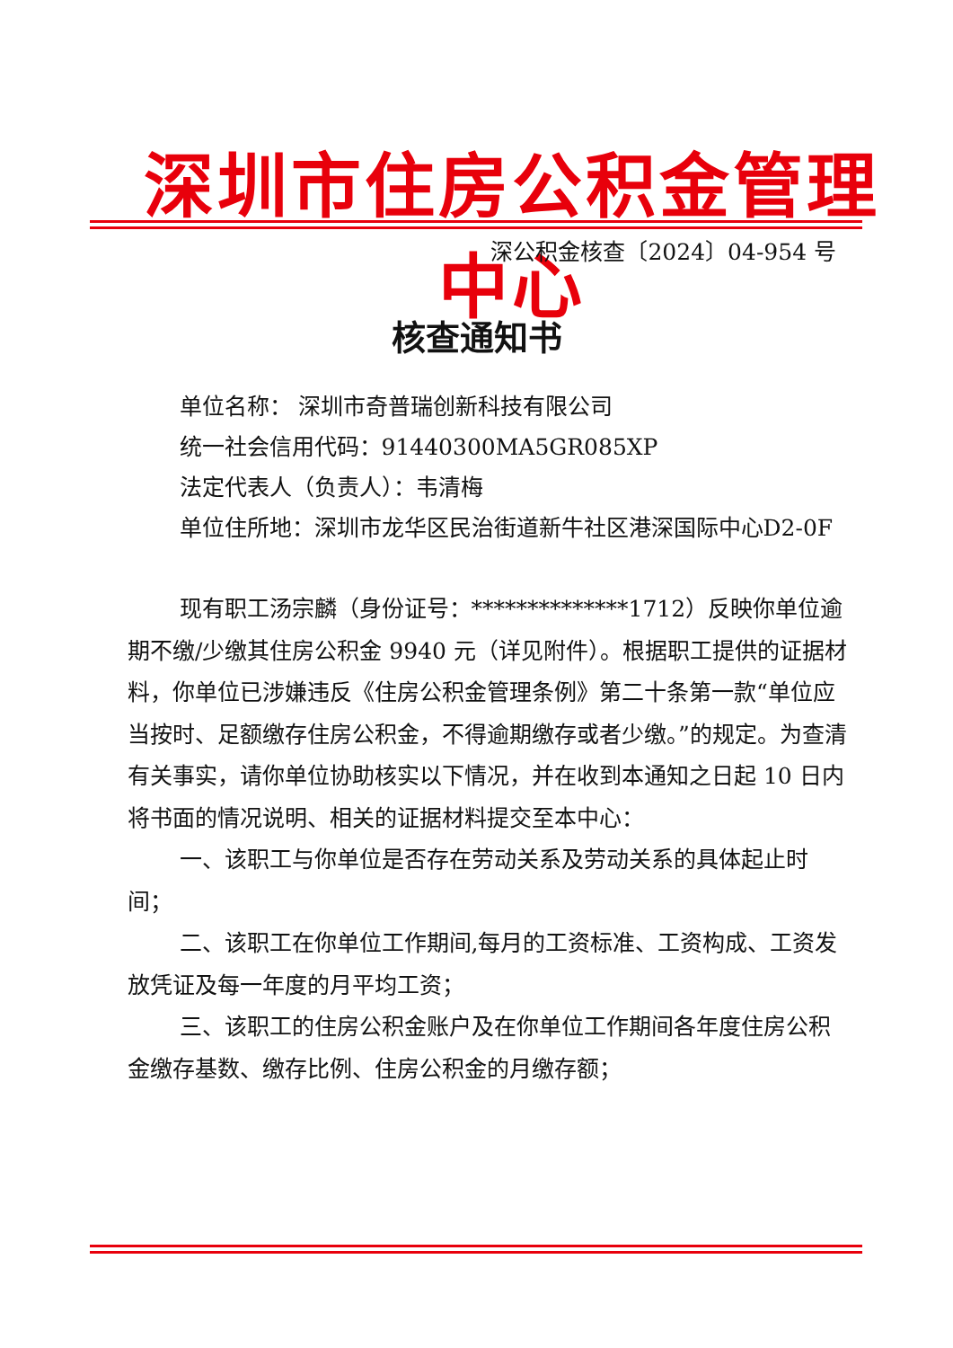深圳市住房公积金管理中心
深公积金核查〔2024〕04-954 号
核查通知书
单位名称： 深圳市奇普瑞创新科技有限公司
统一社会信用代码：91440300MA5GR085XP
法定代表人（负责人）：韦清梅
单位住所地：深圳市龙华区民治街道新牛社区港深国际中心D2-0F
现有职工汤宗麟（身份证号：**************1712）反映你单位逾期不缴/少缴其住房公积金 9940 元（详见附件）。根据职工提供的证据材料，你单位已涉嫌违反《住房公积金管理条例》第二十条第一款“单位应当按时、足额缴存住房公积金，不得逾期缴存或者少缴。”的规定。为查清有关事实，请你单位协助核实以下情况，并在收到本通知之日起 10 日内将书面的情况说明、相关的证据材料提交至本中心：
一、该职工与你单位是否存在劳动关系及劳动关系的具体起止时间；
二、该职工在你单位工作期间,每月的工资标准、工资构成、工资发放凭证及每一年度的月平均工资；
三、该职工的住房公积金账户及在你单位工作期间各年度住房公积金缴存基数、缴存比例、住房公积金的月缴存额；